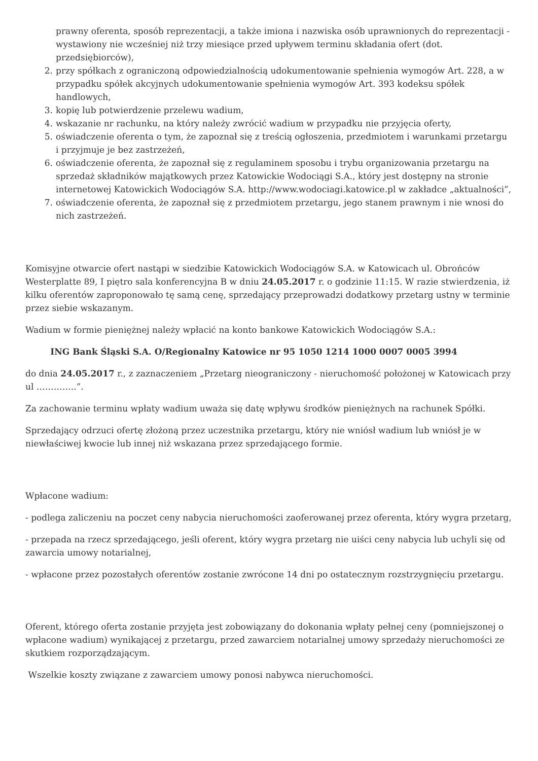prawny oferenta, sposób reprezentacji, a także imiona i nazwiska osób uprawnionych do reprezentacji - wystawiony nie wcześniej niż trzy miesiące przed upływem terminu składania ofert (dot. przedsiębiorców),
2. przy spółkach z ograniczoną odpowiedzialnością udokumentowanie spełnienia wymogów Art. 228, a w przypadku spółek akcyjnych udokumentowanie spełnienia wymogów Art. 393 kodeksu spółek handlowych,
3. kopię lub potwierdzenie przelewu wadium,
4. wskazanie nr rachunku, na który należy zwrócić wadium w przypadku nie przyjęcia oferty,
5. oświadczenie oferenta o tym, że zapoznał się z treścią ogłoszenia, przedmiotem i warunkami przetargu i przyjmuje je bez zastrzeżeń,
6. oświadczenie oferenta, że zapoznał się z regulaminem sposobu i trybu organizowania przetargu na sprzedaż składników majątkowych przez Katowickie Wodociągi S.A., który jest dostępny na stronie internetowej Katowickich Wodociągów S.A. http://www.wodociagi.katowice.pl w zakładce „aktualności”,
7. oświadczenie oferenta, że zapoznał się z przedmiotem przetargu, jego stanem prawnym i nie wnosi do nich zastrzeżeń.
Komisyjne otwarcie ofert nastąpi w siedzibie Katowickich Wodociągów S.A. w Katowicach ul. Obrońców Westerplatte 89, I piętro sala konferencyjna B w dniu 24.05.2017 r. o godzinie 11:15. W razie stwierdzenia, iż kilku oferentów zaproponowało tę samą cenę, sprzedający przeprowadzi dodatkowy przetarg ustny w terminie przez siebie wskazanym.
Wadium w formie pieniężnej należy wpłacić na konto bankowe Katowickich Wodociągów S.A.:
ING Bank Śląski S.A. O/Regionalny Katowice nr 95 1050 1214 1000 0007 0005 3994
do dnia 24.05.2017 r., z zaznaczeniem „Przetarg nieograniczony - nieruchomość położonej w Katowicach przy ul …………..”.
Za zachowanie terminu wpłaty wadium uważa się datę wpływu środków pieniężnych na rachunek Spółki.
Sprzedający odrzuci ofertę złożoną przez uczestnika przetargu, który nie wniósł wadium lub wniósł je w niewłaściwej kwocie lub innej niż wskazana przez sprzedającego formie.
Wpłacone wadium:
- podlega zaliczeniu na poczet ceny nabycia nieruchomości zaoferowanej przez oferenta, który wygra przetarg,
- przepada na rzecz sprzedającego, jeśli oferent, który wygra przetarg nie uiści ceny nabycia lub uchyli się od zawarcia umowy notarialnej,
- wpłacone przez pozostałych oferentów zostanie zwrócone 14 dni po ostatecznym rozstrzygnięciu przetargu.
Oferent, którego oferta zostanie przyjęta jest zobowiązany do dokonania wpłaty pełnej ceny (pomniejszonej o wpłacone wadium) wynikającej z przetargu, przed zawarciem notarialnej umowy sprzedaży nieruchomości ze skutkiem rozporządzającym.
Wszelkie koszty związane z zawarciem umowy ponosi nabywca nieruchomości.